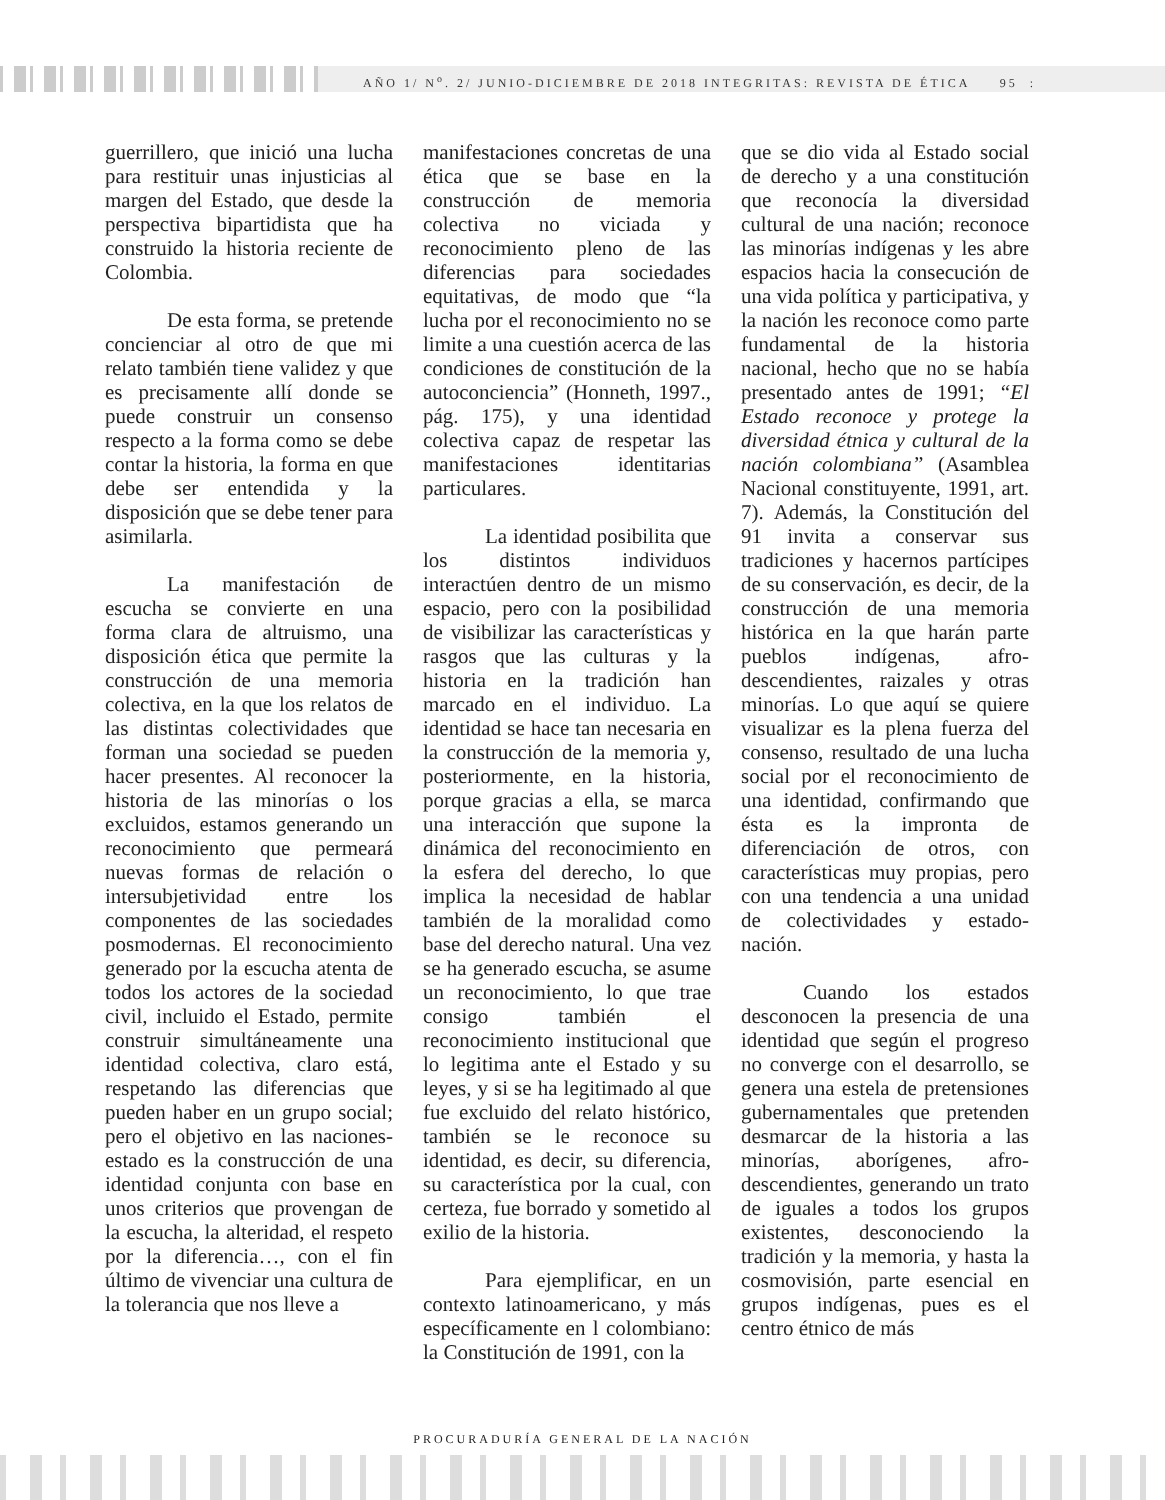AÑO 1/ N<sup>o</sup>. 2/ JUNIO-DICIEMBRE DE 2018 INTEGRITAS: REVISTA DE ÉTICA 95 :
guerrillero, que inició una lucha para restituir unas injusticias al margen del Estado, que desde la perspectiva bipartidista que ha construido la historia reciente de Colombia.
De esta forma, se pretende concienciar al otro de que mi relato también tiene validez y que es precisamente allí donde se puede construir un consenso respecto a la forma como se debe contar la historia, la forma en que debe ser entendida y la disposición que se debe tener para asimilarla.
La manifestación de escucha se convierte en una forma clara de altruismo, una disposición ética que permite la construcción de una memoria colectiva, en la que los relatos de las distintas colectividades que forman una sociedad se pueden hacer presentes. Al reconocer la historia de las minorías o los excluidos, estamos generando un reconocimiento que permeará nuevas formas de relación o intersubjetividad entre los componentes de las sociedades posmodernas. El reconocimiento generado por la escucha atenta de todos los actores de la sociedad civil, incluido el Estado, permite construir simultáneamente una identidad colectiva, claro está, respetando las diferencias que pueden haber en un grupo social; pero el objetivo en las naciones-estado es la construcción de una identidad conjunta con base en unos criterios que provengan de la escucha, la alteridad, el respeto por la diferencia…, con el fin último de vivenciar una cultura de la tolerancia que nos lleve a
manifestaciones concretas de una ética que se base en la construcción de memoria colectiva no viciada y reconocimiento pleno de las diferencias para sociedades equitativas, de modo que “la lucha por el reconocimiento no se limite a una cuestión acerca de las condiciones de constitución de la autoconciencia” (Honneth, 1997., pág. 175), y una identidad colectiva capaz de respetar las manifestaciones identitarias particulares.
La identidad posibilita que los distintos individuos interactúen dentro de un mismo espacio, pero con la posibilidad de visibilizar las características y rasgos que las culturas y la historia en la tradición han marcado en el individuo. La identidad se hace tan necesaria en la construcción de la memoria y, posteriormente, en la historia, porque gracias a ella, se marca una interacción que supone la dinámica del reconocimiento en la esfera del derecho, lo que implica la necesidad de hablar también de la moralidad como base del derecho natural. Una vez se ha generado escucha, se asume un reconocimiento, lo que trae consigo también el reconocimiento institucional que lo legitima ante el Estado y su leyes, y si se ha legitimado al que fue excluido del relato histórico, también se le reconoce su identidad, es decir, su diferencia, su característica por la cual, con certeza, fue borrado y sometido al exilio de la historia.
Para ejemplificar, en un contexto latinoamericano, y más específicamente en l colombiano: la Constitución de 1991, con la
que se dio vida al Estado social de derecho y a una constitución que reconocía la diversidad cultural de una nación; reconoce las minorías indígenas y les abre espacios hacia la consecución de una vida política y participativa, y la nación les reconoce como parte fundamental de la historia nacional, hecho que no se había presentado antes de 1991; “El Estado reconoce y protege la diversidad étnica y cultural de la nación colombiana” (Asamblea Nacional constituyente, 1991, art. 7). Además, la Constitución del 91 invita a conservar sus tradiciones y hacernos partícipes de su conservación, es decir, de la construcción de una memoria histórica en la que harán parte pueblos indígenas, afro-descendientes, raizales y otras minorías. Lo que aquí se quiere visualizar es la plena fuerza del consenso, resultado de una lucha social por el reconocimiento de una identidad, confirmando que ésta es la impronta de diferenciación de otros, con características muy propias, pero con una tendencia a una unidad de colectividades y estado-nación.
Cuando los estados desconocen la presencia de una identidad que según el progreso no converge con el desarrollo, se genera una estela de pretensiones gubernamentales que pretenden desmarcar de la historia a las minorías, aborígenes, afro-descendientes, generando un trato de iguales a todos los grupos existentes, desconociendo la tradición y la memoria, y hasta la cosmovisión, parte esencial en grupos indígenas, pues es el centro étnico de más
PROCURADURÍA GENERAL DE LA NACIÓN